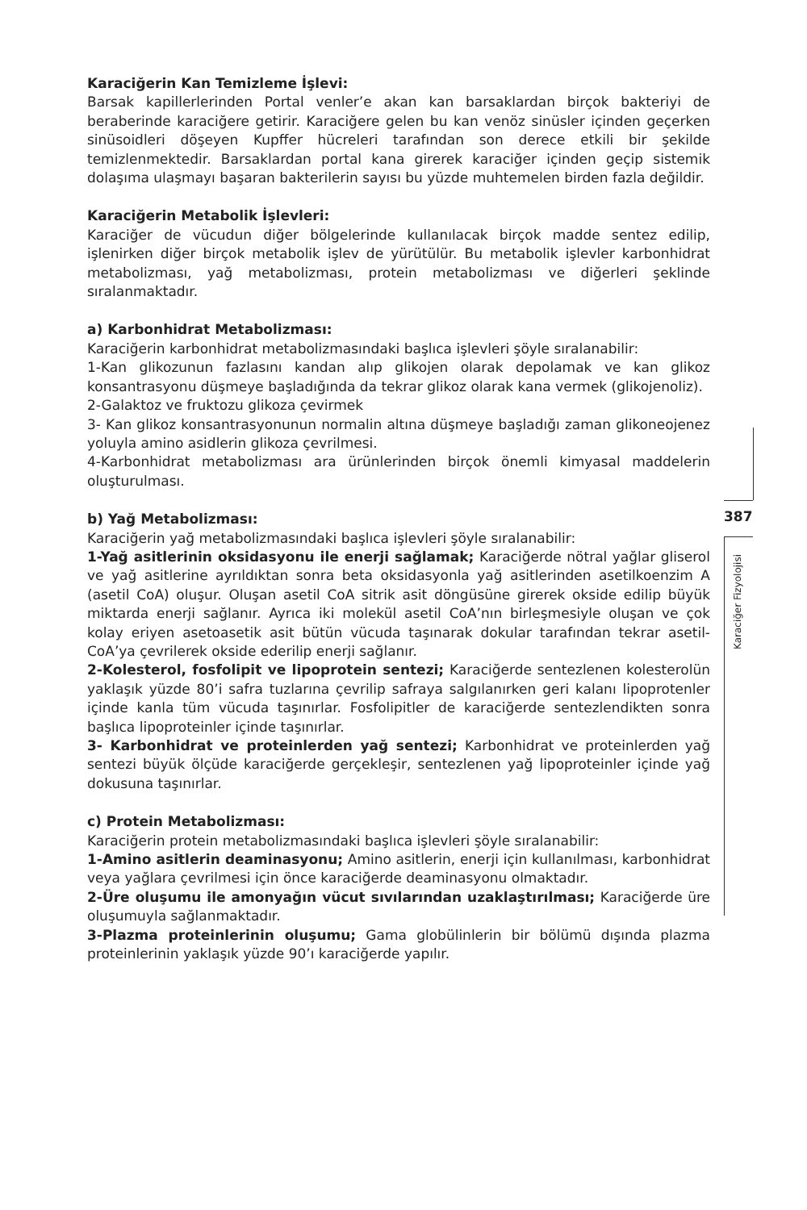Karaciğerin Kan Temizleme İşlevi:
Barsak kapillerlerinden Portal venler’e akan kan barsaklardan birçok bakteriyi de beraberinde karaciğere getirir. Karaciğere gelen bu kan venöz sinüsler içinden geçerken sinüsoidleri döşeyen Kupffer hücreleri tarafından son derece etkili bir şekilde temizlenmektedir. Barsaklardan portal kana girerek karaciğer içinden geçip sistemik dolaşıma ulaşmayı başaran bakterilerin sayısı bu yüzde muhtemelen birden fazla değildir.
Karaciğerin Metabolik İşlevleri:
Karaciğer de vücudun diğer bölgelerinde kullanılacak birçok madde sentez edilip, işlenirken diğer birçok metabolik işlev de yürütülür. Bu metabolik işlevler karbonhidrat metabolizması, yağ metabolizması, protein metabolizması ve diğerleri şeklinde sıralanmaktadır.
a) Karbonhidrat Metabolizması:
Karaciğerin karbonhidrat metabolizmasındaki başlıca işlevleri şöyle sıralanabilir:
1-Kan glikozunun fazlasını kandan alıp glikojen olarak depolamak ve kan glikoz konsantrasyonu düşmeye başladığında da tekrar glikoz olarak kana vermek (glikojenoliz).
2-Galaktoz ve fruktozu glikoza çevirmek
3- Kan glikoz konsantrasyonunun normalin altına düşmeye başladığı zaman glikoneojenez yoluyla amino asidlerin glikoza çevrilmesi.
4-Karbonhidrat metabolizması ara ürünlerinden birçok önemli kimyasal maddelerin oluşturulması.
b) Yağ Metabolizması:
Karaciğerin yağ metabolizmasındaki başlıca işlevleri şöyle sıralanabilir:
1-Yağ asitlerinin oksidasyonu ile enerji sağlamak; Karaciğerde nötral yağlar gliserol ve yağ asitlerine ayrıldıktan sonra beta oksidasyonla yağ asitlerinden asetilkoenzim A (asetil CoA) oluşur. Oluşan asetil CoA sitrik asit döngüsüne girerek okside edilip büyük miktarda enerji sağlanır. Ayrıca iki molekül asetil CoA’nın birleşmesiyle oluşan ve çok kolay eriyen asetoasetik asit bütün vücuda taşınarak dokular tarafından tekrar asetil-CoA’ya çevrilerek okside ederilip enerji sağlanır.
2-Kolesterol, fosfolipit ve lipoprotein sentezi; Karaciğerde sentezlenen kolesterolün yaklaşık yüzde 80’i safra tuzlarına çevrilip safraya salgılanırken geri kalanı lipoprotenler içinde kanla tüm vücuda taşınırlar. Fosfolipitler de karaciğerde sentezlendikten sonra başlıca lipoproteinler içinde taşınırlar.
3- Karbonhidrat ve proteinlerden yağ sentezi; Karbonhidrat ve proteinlerden yağ sentezi büyük ölçüde karaciğerde gerçekleşir, sentezlenen yağ lipoproteinler içinde yağ dokusuna taşınırlar.
c) Protein Metabolizması:
Karaciğerin protein metabolizmasındaki başlıca işlevleri şöyle sıralanabilir:
1-Amino asitlerin deaminasyonu; Amino asitlerin, enerji için kullanılması, karbonhidrat veya yağlara çevrilmesi için önce karaciğerde deaminasyonu olmaktadır.
2-Üre oluşumu ile amonyağın vücut sıvılarından uzaklaştırılması; Karaciğerde üre oluşumuyla sağlanmaktadır.
3-Plazma proteinlerinin oluşumu; Gama globülinlerin bir bölümü dışında plazma proteinlerinin yaklaşık yüzde 90’ı karaciğerde yapılır.
387
Karaciğer Fizyolojisi